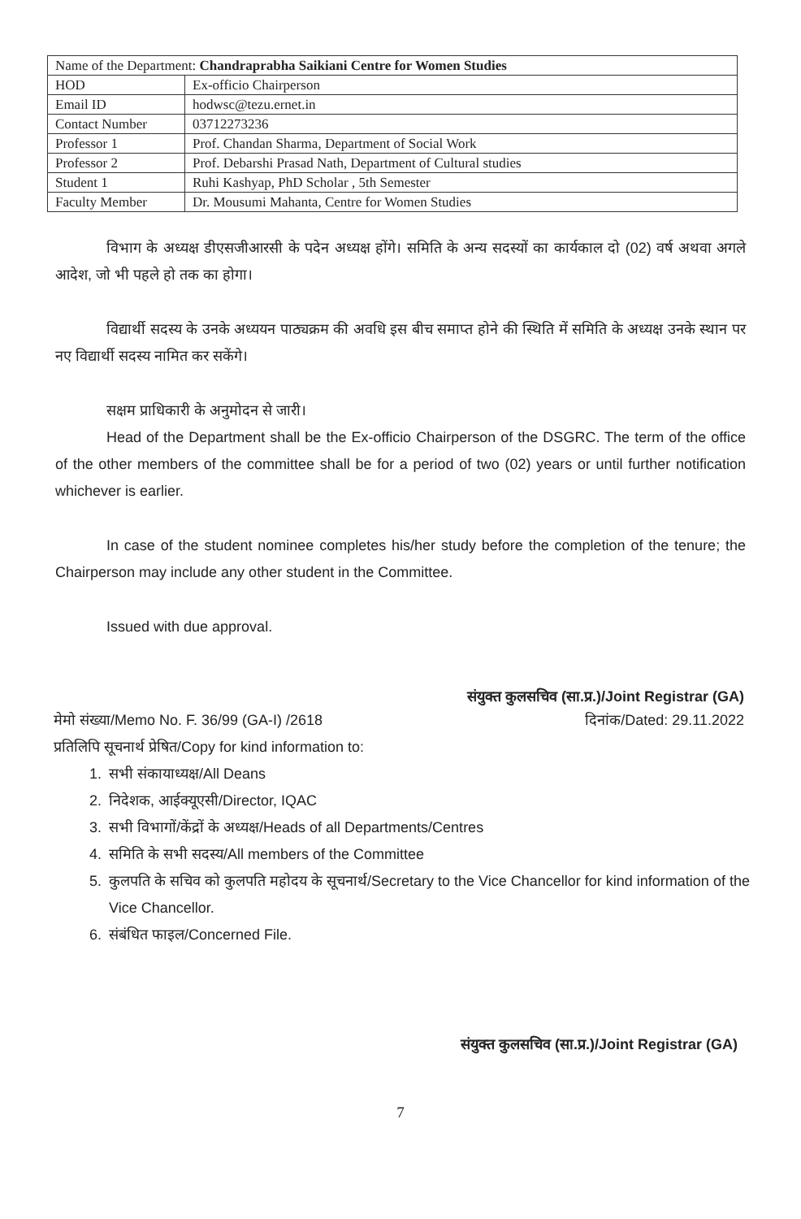| Name of the Department: Chandraprabha Saikiani Centre for Women Studies | |
| HOD | Ex-officio Chairperson |
| Email ID | hodwsc@tezu.ernet.in |
| Contact Number | 03712273236 |
| Professor 1 | Prof. Chandan Sharma, Department of Social Work |
| Professor 2 | Prof. Debarshi Prasad Nath, Department of Cultural studies |
| Student 1 | Ruhi Kashyap, PhD Scholar , 5th Semester |
| Faculty Member | Dr. Mousumi Mahanta, Centre for Women Studies |
विभाग के अध्यक्ष डीएसजीआरसी के पदेन अध्यक्ष होंगे। समिति के अन्य सदस्यों का कार्यकाल दो (02) वर्ष अथवा अगले आदेश, जो भी पहले हो तक का होगा।
विद्यार्थी सदस्य के उनके अध्ययन पाठ्यक्रम की अवधि इस बीच समाप्त होने की स्थिति में समिति के अध्यक्ष उनके स्थान पर नए विद्यार्थी सदस्य नामित कर सकेंगे।
सक्षम प्राधिकारी के अनुमोदन से जारी।
Head of the Department shall be the Ex-officio Chairperson of the DSGRC. The term of the office of the other members of the committee shall be for a period of two (02) years or until further notification whichever is earlier.
In case of the student nominee completes his/her study before the completion of the tenure; the Chairperson may include any other student in the Committee.
Issued with due approval.
संयुक्त कुलसचिव (सा.प्र.)/Joint Registrar (GA)
मेमो संख्या/Memo No. F. 36/99 (GA-I) /2618 दिनांक/Dated: 29.11.2022
प्रतिलिपि सूचनार्थ प्रेषित/Copy for kind information to:
1. सभी संकायाध्यक्ष/All Deans
2. निदेशक, आईक्यूएसी/Director, IQAC
3. सभी विभागों/केंद्रों के अध्यक्ष/Heads of all Departments/Centres
4. समिति के सभी सदस्य/All members of the Committee
5. कुलपति के सचिव को कुलपति महोदय के सूचनार्थ/Secretary to the Vice Chancellor for kind information of the Vice Chancellor.
6. संबंधित फाइल/Concerned File.
संयुक्त कुलसचिव (सा.प्र.)/Joint Registrar (GA)
7